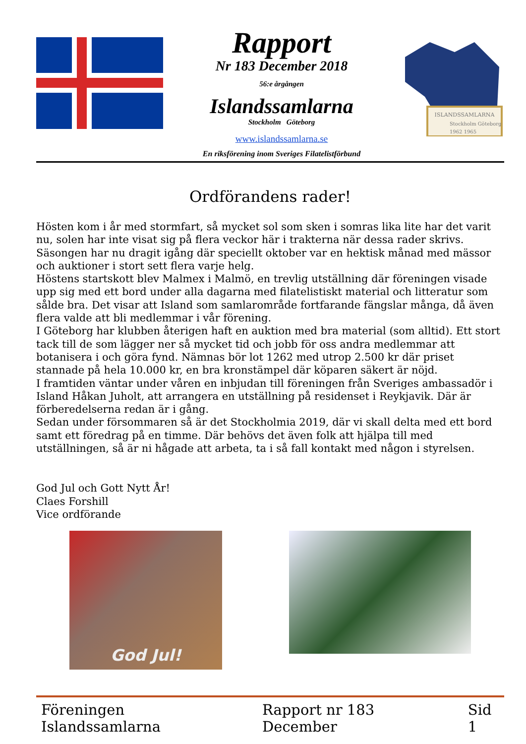Rapport
Nr 183 December 2018
56:e årgången
Islandssamlarna
Stockholm Göteborg
www.islandssamlarna.se
En riksförening inom Sveriges Filatelistförbund
ISLANDSSAMLARNA
Stockholm Göteborg
1962 1965
Ordförandens rader!
Hösten kom i år med stormfart, så mycket sol som sken i somras lika lite har det varit nu, solen har inte visat sig på flera veckor här i trakterna när dessa rader skrivs. Säsongen har nu dragit igång där speciellt oktober var en hektisk månad med mässor och auktioner i stort sett flera varje helg.
Höstens startskott blev Malmex i Malmö, en trevlig utställning där föreningen visade upp sig med ett bord under alla dagarna med filatelistiskt material och litteratur som sålde bra. Det visar att Island som samlarområde fortfarande fängslar många, då även flera valde att bli medlemmar i vår förening.
I Göteborg har klubben återigen haft en auktion med bra material (som alltid). Ett stort tack till de som lägger ner så mycket tid och jobb för oss andra medlemmar att botanisera i och göra fynd. Nämnas bör lot 1262 med utrop 2.500 kr där priset stannade på hela 10.000 kr, en bra kronstämpel där köparen säkert är nöjd.
I framtiden väntar under våren en inbjudan till föreningen från Sveriges ambassadör i Island Håkan Juholt, att arrangera en utställning på residenset i Reykjavik. Där är förberedelserna redan är i gång.
Sedan under försommaren så är det Stockholmia 2019, där vi skall delta med ett bord samt ett föredrag på en timme. Där behövs det även folk att hjälpa till med utställningen, så är ni hågade att arbeta, ta i så fall kontakt med någon i styrelsen.
God Jul och Gott Nytt År!
Claes Forshill
Vice ordförande
God Jul!
Föreningen Islandssamlarna Rapport nr 183 December Sid 1